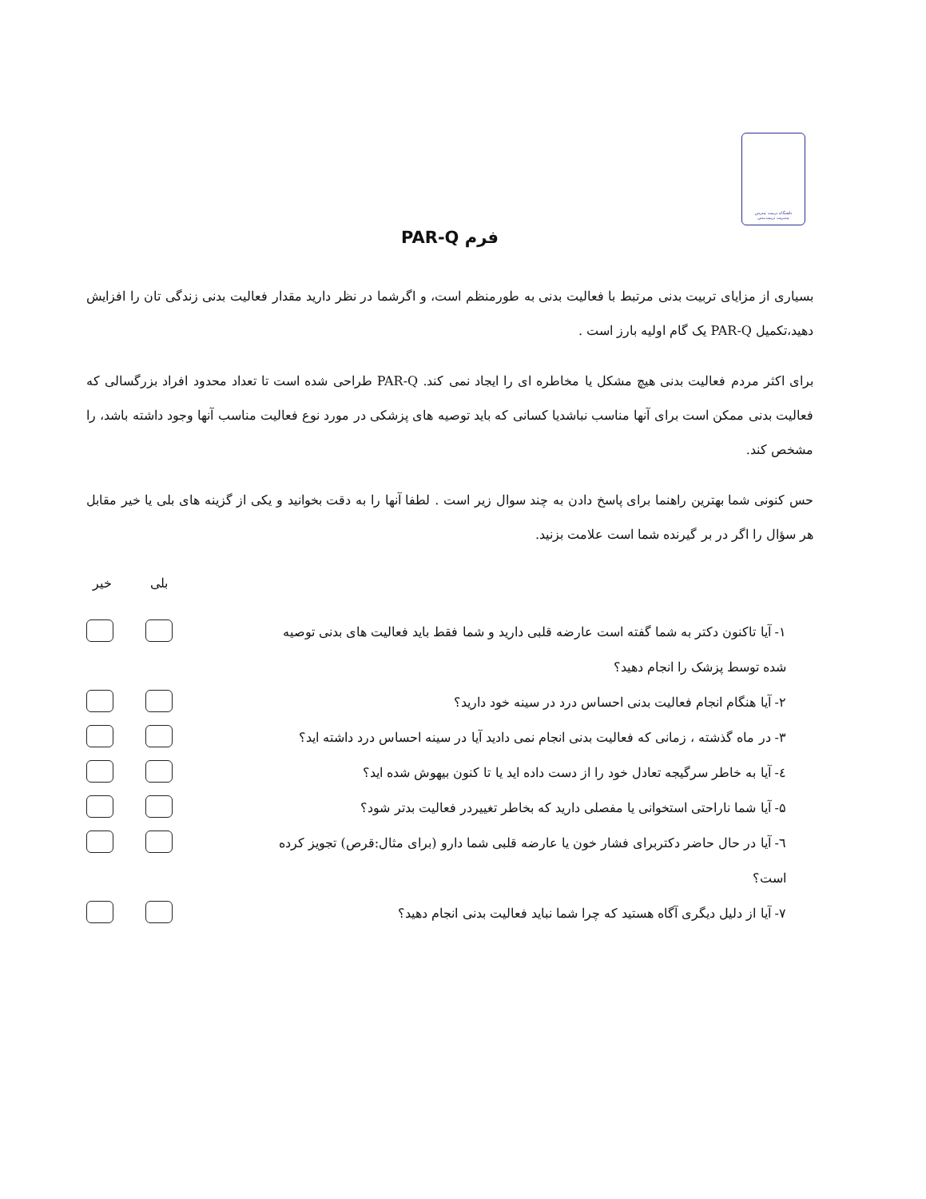دانشگاه تربیت مدرس
مدیریت تربیت بدنی
فرم PAR-Q
بسیاری از مزایای تربیت بدنی مرتبط با فعالیت بدنی به طورمنظم است، و اگرشما در نظر دارید مقدار فعالیت بدنی زندگی تان را افزایش دهید،تکمیل PAR-Q یک گام اولیه بارز است .
برای اکثر مردم فعالیت بدنی هیچ مشکل یا مخاطره ای را ایجاد نمی کند. PAR-Q طراحی شده است تا تعداد محدود افراد بزرگسالی که فعالیت بدنی ممکن است برای آنها مناسب نباشدیا کسانی که باید توصیه های پزشکی در مورد نوع فعالیت مناسب آنها وجود داشته باشد، را مشخص کند.
حس کنونی شما بهترین راهنما برای پاسخ دادن به چند سوال زیر است . لطفا آنها را به دقت بخوانید و یکی از گزینه های بلی یا خیر مقابل هر سؤال را اگر در بر گیرنده شما است علامت بزنید.
خیر بلی
۱- آیا تاکنون دکتر به شما گفته است عارضه قلبی دارید و شما فقط باید فعالیت های بدنی توصیه شده توسط پزشک را انجام دهید؟
۲- آیا هنگام انجام فعالیت بدنی احساس درد در سینه خود دارید؟
۳- در ماه گذشته ، زمانی که فعالیت بدنی انجام نمی دادید آیا در سینه احساس درد داشته اید؟
٤- آیا به خاطر سرگیجه تعادل خود را از دست داده اید یا تا کنون بیهوش شده اید؟
۵- آیا شما ناراحتی استخوانی یا مفصلی دارید که بخاطر تغییردر فعالیت بدتر شود؟
٦- آیا در حال حاضر دکتربرای فشار خون یا عارضه قلبی شما دارو (برای مثال:قرص) تجویز کرده است؟
۷- آیا از دلیل دیگری آگاه هستید که چرا شما نباید فعالیت بدنی انجام دهید؟